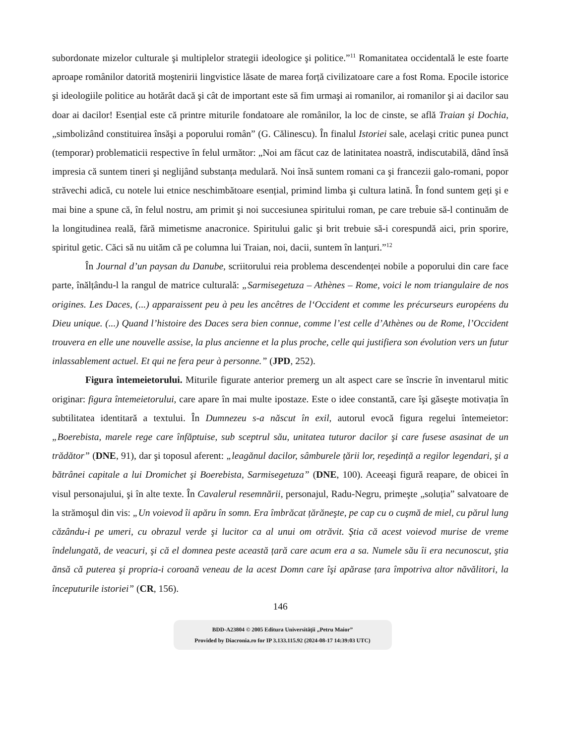subordonate mizelor culturale şi multiplelor strategii ideologice şi politice.”<sup>11</sup> Romanitatea occidentală le este foarte aproape românilor datorită moştenirii lingvistice lăsate de marea forță civilizatoare care a fost Roma. Epocile istorice şi ideologiile politice au hotărât dacă şi cât de important este să fim urmaşi ai romanilor, ai romanilor şi ai dacilor sau doar ai dacilor! Esențial este că printre miturile fondatoare ale românilor, la loc de cinste, se află Traian şi Dochia, „simbolizând constituirea însăşi a poporului român” (G. Călinescu). În finalul Istoriei sale, acelaşi critic punea punct (temporar) problematicii respective în felul următor: „Noi am făcut caz de latinitatea noastră, indiscutabilă, dând însă impresia că suntem tineri şi neglijând substanța medulară. Noi însă suntem romani ca şi francezii galo-romani, popor străvechi adică, cu notele lui etnice neschimbătoare esențial, primind limba şi cultura latină. În fond suntem geți şi e mai bine a spune că, în felul nostru, am primit şi noi succesiunea spiritului roman, pe care trebuie să-l continuăm de la longitudinea reală, fără mimetisme anacronice. Spiritului galic şi brit trebuie să-i corespundă aici, prin sporire, spiritul getic. Căci să nu uităm că pe columna lui Traian, noi, dacii, suntem în lanțuri.”<sup>12</sup>
În Journal d’un paysan du Danube, scriitorului reia problema descendenței nobile a poporului din care face parte, înălțându-l la rangul de matrice culturală: „Sarmisegetuza – Athènes – Rome, voici le nom triangulaire de nos origines. Les Daces, (...) apparaissent peu à peu les ancêtres de l‘Occident et comme les précurseurs européens du Dieu unique. (...) Quand l’histoire des Daces sera bien connue, comme l’est celle d’Athènes ou de Rome, l’Occident trouvera en elle une nouvelle assise, la plus ancienne et la plus proche, celle qui justifiera son évolution vers un futur inlassablement actuel. Et qui ne fera peur à personne.” (JPD, 252).
Figura întemeietorului. Miturile figurate anterior premerg un alt aspect care se înscrie în inventarul mitic originar: figura întemeietorului, care apare în mai multe ipostaze. Este o idee constantă, care îşi găseşte motivația în subtilitatea identitară a textului. În Dumnezeu s-a născut în exil, autorul evocă figura regelui întemeietor: „Boerebista, marele rege care înfăptuise, sub sceptrul său, unitatea tuturor dacilor şi care fusese asasinat de un trădător” (DNE, 91), dar şi toposul aferent: „leagănul dacilor, sâmburele țării lor, reşedință a regilor legendari, şi a bătrânei capitale a lui Dromichet şi Boerebista, Sarmisegetuza” (DNE, 100). Aceeaşi figură reapare, de obicei în visul personajului, şi în alte texte. În Cavalerul resemnării, personajul, Radu-Negru, primeşte „soluția” salvatoare de la strămoşul din vis: „Un voievod îi apăru în somn. Era îmbrăcat țărăneşte, pe cap cu o cuşmă de miel, cu părul lung căzându-i pe umeri, cu obrazul verde şi lucitor ca al unui om otrăvit. Ştia că acest voievod murise de vreme îndelungată, de veacuri, şi că el domnea peste această țară care acum era a sa. Numele său îi era necunoscut, ştia ănsă că puterea şi propria-i coroană veneau de la acest Domn care îşi apărase țara împotriva altor năvălitori, la începuturile istoriei” (CR, 156).
146
BDD-A23804 © 2005 Editura Universităţii „Petru Maior”
Provided by Diacronia.ro for IP 3.133.115.92 (2024-08-17 14:39:03 UTC)